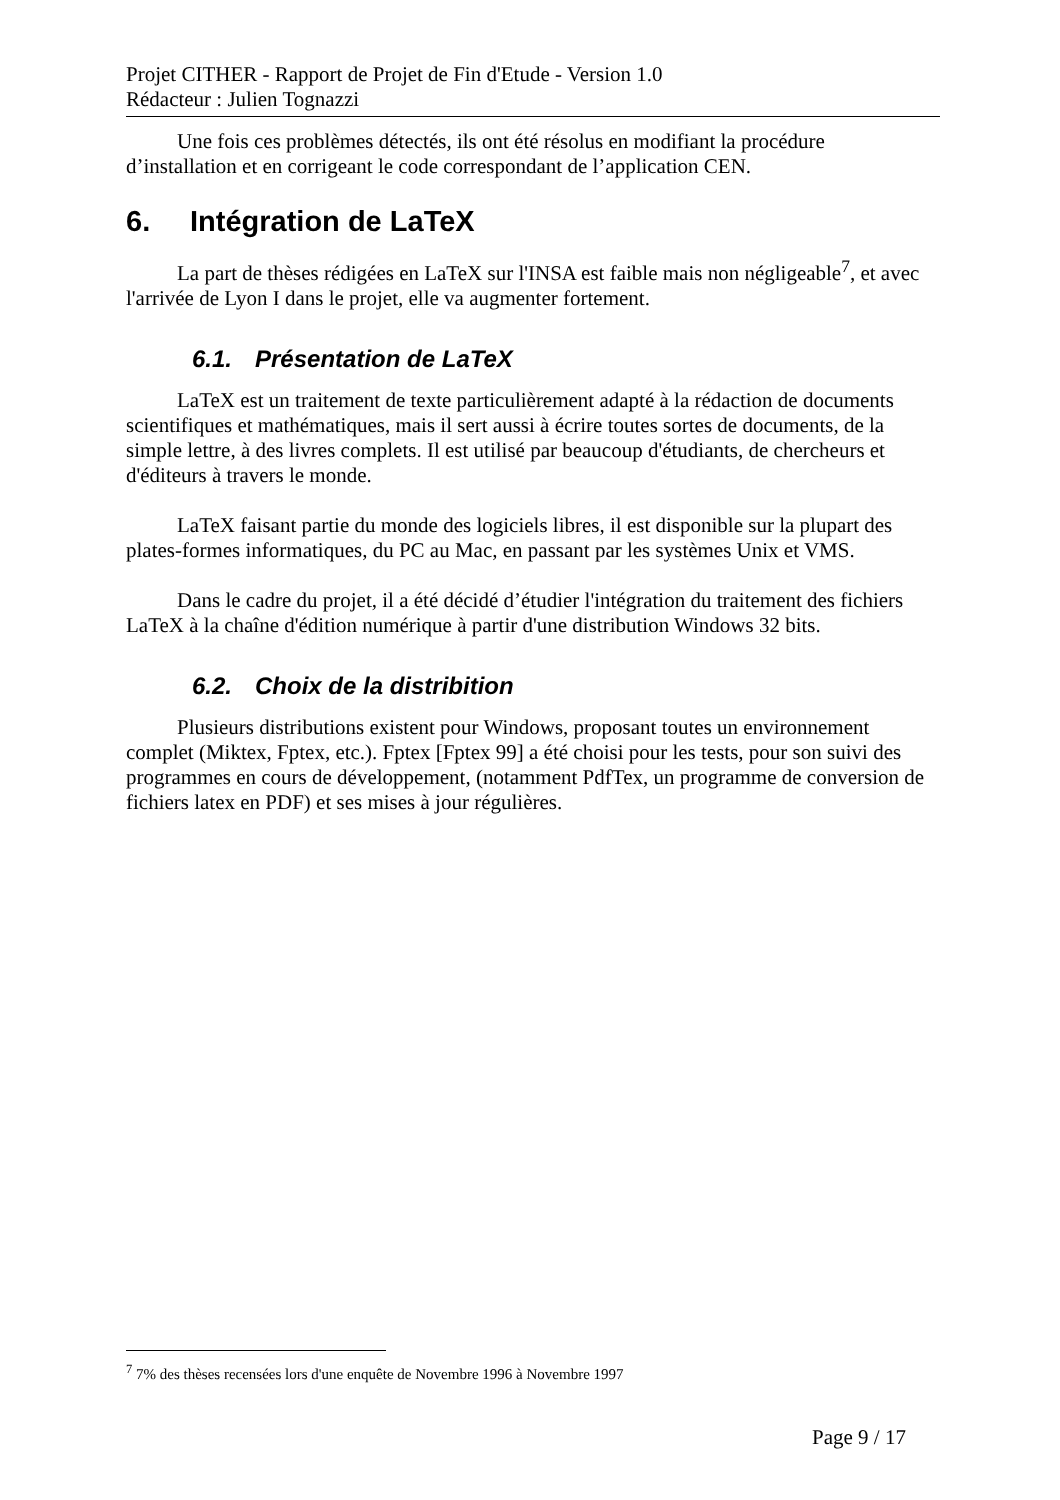Projet CITHER - Rapport de Projet de Fin d'Etude - Version 1.0
Rédacteur : Julien Tognazzi
Une fois ces problèmes détectés, ils ont été résolus en modifiant la procédure d’installation et en corrigeant le code correspondant de l’application CEN.
6. Intégration de LaTeX
La part de thèses rédigées en LaTeX sur l'INSA est faible mais non négligeable<sup>7</sup>, et avec l'arrivée de Lyon I dans le projet, elle va augmenter fortement.
6.1. Présentation de LaTeX
LaTeX est un traitement de texte particulièrement adapté à la rédaction de documents scientifiques et mathématiques, mais il sert aussi à écrire toutes sortes de documents, de la simple lettre, à des livres complets. Il est utilisé par beaucoup d'étudiants, de chercheurs et d'éditeurs à travers le monde.
LaTeX faisant partie du monde des logiciels libres, il est disponible sur la plupart des plates-formes informatiques, du PC au Mac, en passant par les systèmes Unix et VMS.
Dans le cadre du projet, il a été décidé d’étudier l'intégration du traitement des fichiers LaTeX à la chaîne d'édition numérique à partir d'une distribution Windows 32 bits.
6.2. Choix de la distribition
Plusieurs distributions existent pour Windows, proposant toutes un environnement complet (Miktex, Fptex, etc.). Fptex [Fptex 99] a été choisi pour les tests, pour son suivi des programmes en cours de développement, (notamment PdfTex, un programme de conversion de fichiers latex en PDF) et ses mises à jour régulières.
<sup>7</sup> 7% des thèses recensées lors d'une enquête de Novembre 1996 à Novembre 1997
Page 9 / 17